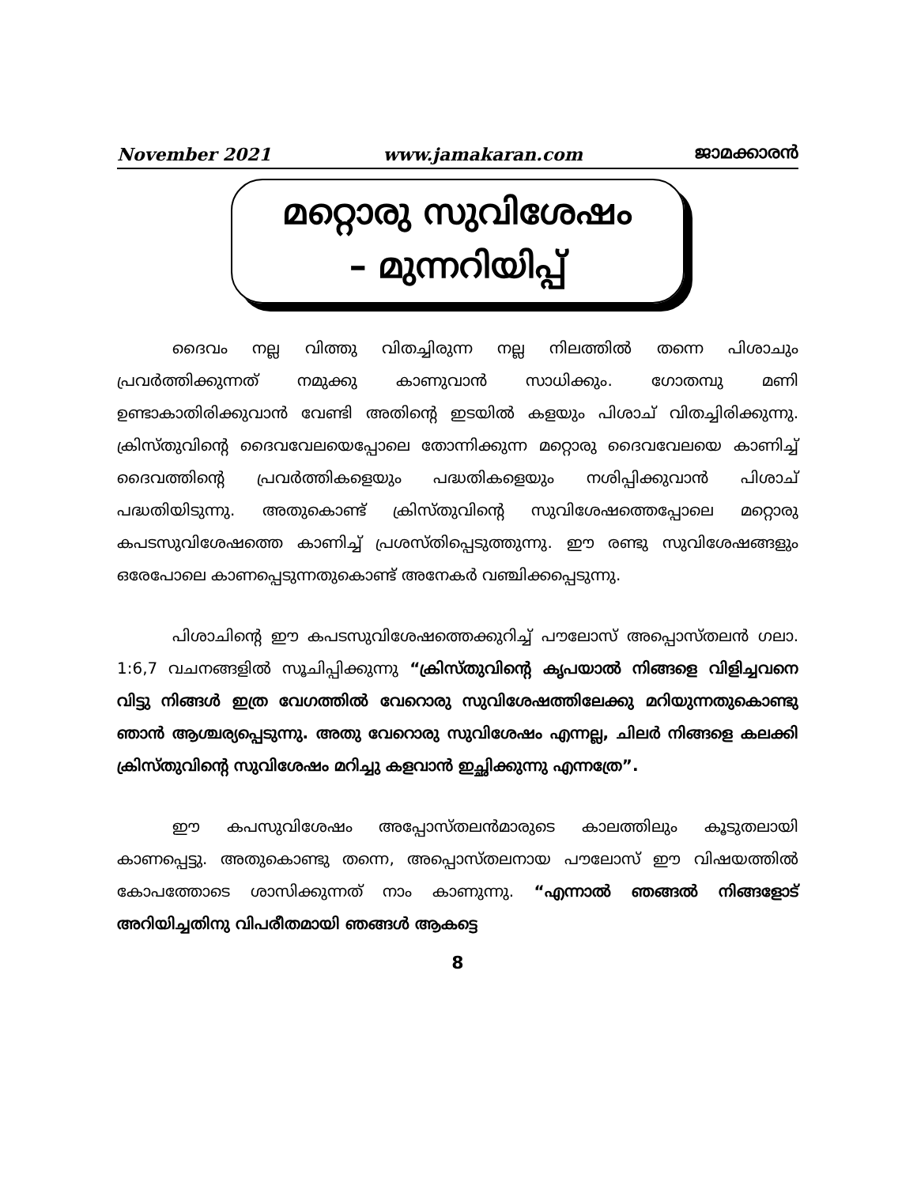November 2021 www.jamakaran.com ജാമക്കാരൻ
മറ്റൊരു സുവിശേഷം
– മുന്നറിയിപ്പ്
ദൈവം നല്ല വിത്തു വിതച്ചിരുന്ന നല്ല നിലത്തിൽ തന്നെ പിശാചും പ്രവർത്തിക്കുന്നത് നമുക്കു കാണുവാൻ സാധിക്കും. ഗോതമ്പു മണി ഉണ്ടാകാതിരിക്കുവാൻ വേണ്ടി അതിന്റെ ഇടയിൽ കളയും പിശാച് വിതച്ചിരിക്കുന്നു. ക്രിസ്തുവിന്റെ ദൈവവേലയെപ്പോലെ തോന്നിക്കുന്ന മറ്റൊരു ദൈവവേലയെ കാണിച്ച് ദൈവത്തിന്റെ പ്രവർത്തികളെയും പദ്ധതികളെയും നശിപ്പിക്കുവാൻ പിശാച് പദ്ധതിയിടുന്നു. അതുകൊണ്ട് ക്രിസ്തുവിന്റെ സുവിശേഷത്തെപ്പോലെ മറ്റൊരു കപടസുവിശേഷത്തെ കാണിച്ച് പ്രശസ്തിപ്പെടുത്തുന്നു. ഈ രണ്ടു സുവിശേഷങ്ങളും ഒരേപോലെ കാണപ്പെടുന്നതുകൊണ്ട് അനേകർ വഞ്ചിക്കപ്പെടുന്നു.
പിശാചിന്റെ ഈ കപടസുവിശേഷത്തെക്കുറിച്ച് പൗലോസ് അപ്പൊസ്തലൻ ഗലാ. 1:6,7 വചനങ്ങളിൽ സൂചിപ്പിക്കുന്നു “ക്രിസ്തുവിന്റെ കൃപയാൽ നിങ്ങളെ വിളിച്ചവനെ വിട്ടു നിങ്ങൾ ഇത്ര വേഗത്തിൽ വേറൊരു സുവിശേഷത്തിലേക്കു മറിയുന്നതുകൊണ്ടു ഞാൻ ആശ്ചര്യപ്പെടുന്നു. അതു വേറൊരു സുവിശേഷം എന്നല്ല, ചിലർ നിങ്ങളെ കലക്കി ക്രിസ്തുവിന്റെ സുവിശേഷം മറിച്ചു കളവാൻ ഇച്ഛിക്കുന്നു എന്നത്രേ”.
ഈ കപസുവിശേഷം അപ്പോസ്തലൻമാരുടെ കാലത്തിലും കൂടുതലായി കാണപ്പെട്ടു. അതുകൊണ്ടു തന്നെ, അപ്പൊസ്തലനായ പൗലോസ് ഈ വിഷയത്തിൽ കോപത്തോടെ ശാസിക്കുന്നത് നാം കാണുന്നു. “എന്നാൽ ഞങ്ങൽ നിങ്ങളോട് അറിയിച്ചതിനു വിപരീതമായി ഞങ്ങൾ ആകട്ടെ
8